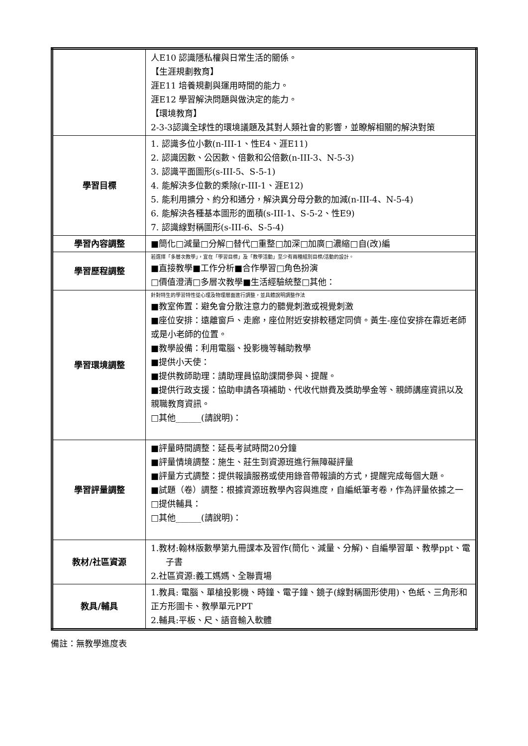| | 人E10 認識隱私權與日常生活的關係。 【生涯規劃教育】 涯E11 培養規劃與運用時間的能力。 涯E12 學習解決問題與做決定的能力。 【環境教育】 2-3-3認識全球性的環境議題及其對人類社會的影響，並瞭解相關的解決對策 |
| 學習目標 | 1. 認識多位小數(n-III-1、性E4、涯E11) 2. 認識因數、公因數、倍數和公倍數(n-III-3、N-5-3) 3. 認識平面圖形(s-III-5、S-5-1) 4. 能解決多位數的乘除(r-III-1、涯E12) 5. 能利用擴分、約分和通分，解決異分母分數的加減(n-III-4、N-5-4) 6. 能解決各種基本圖形的面積(s-III-1、S-5-2、性E9) 7. 認識線對稱圖形(s-III-6、S-5-4) |
| 學習內容調整 | ■簡化□減量□分解□替代□重整□加深□加廣□濃縮□自(改)編 |
| 學習歷程調整 | 若選擇「多層次教學」，宜在「學習目標」及「教學活動」至少有兩種組別目標/活動的設計。 ■直接教學■工作分析■合作學習□角色扮演 □價值澄清□多層次教學■生活經驗統整□其他： |
| 學習環境調整 | 針對特生的學習特性從心理及物理層面進行調整，並具體說明調整作法 ■教室佈置：避免會分散注意力的聽覺刺激或視覺刺激 ■座位安排：遠離窗戶、走廊，座位附近安排較穩定同儕。黃生-座位安排在靠近老師或是小老師的位置。 ■教學設備：利用電腦、投影機等輔助教學 ■提供小天使： ■提供教師助理：請助理員協助課間參與、提醒。 ■提供行政支援：協助申請各項補助、代收代辦費及獎助學金等、親師講座資訊以及親職教育資訊。 □其他______(請說明)： |
| 學習評量調整 | ■評量時間調整：延長考試時間20分鐘 ■評量情境調整：施生、莊生到資源班進行無障礙評量 ■評量方式調整：提供報讀服務或使用錄音帶報讀的方式，提醒完成每個大題。 ■試題（卷）調整：根據資源班教學內容與進度，自編紙筆考卷，作為評量依據之一 □提供輔具： □其他______(請說明)： |
| 教材/社區資源 | 1.教材:翰林版數學第九冊課本及習作(簡化、減量、分解)、自編學習單、教學ppt、電子書 2.社區資源:義工媽媽、全聯賣場 |
| 教具/輔具 | 1.教具: 電腦、單槍投影機、時鐘、電子鐘、鏡子(線對稱圖形使用)、色紙、三角形和正方形圖卡、教學單元PPT 2.輔具:平板、尺、語音輸入軟體 |
備註：無教學進度表